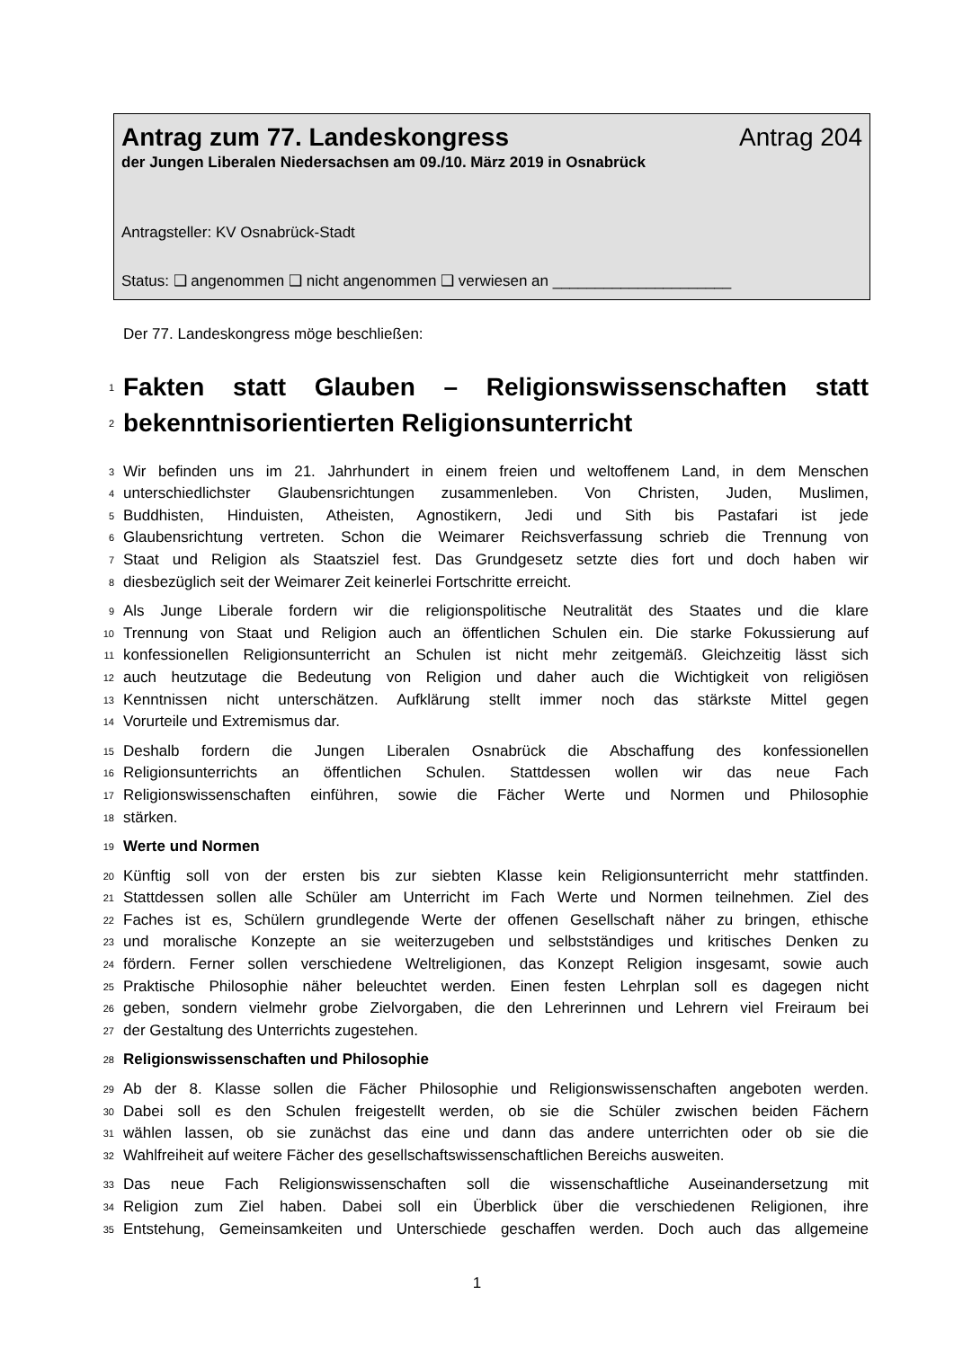Antrag zum 77. Landeskongress Antrag 204
der Jungen Liberalen Niedersachsen am 09./10. März 2019 in Osnabrück
Antragsteller: KV Osnabrück-Stadt
Status: ❑ angenommen ❑ nicht angenommen ❑ verwiesen an _____________________
Der 77. Landeskongress möge beschließen:
1 Fakten statt Glauben – Religionswissenschaften statt
2 bekenntnisorientierten Religionsunterricht
3 Wir befinden uns im 21. Jahrhundert in einem freien und weltoffenem Land, in dem Menschen
4 unterschiedlichster Glaubensrichtungen zusammenleben. Von Christen, Juden, Muslimen,
5 Buddhisten, Hinduisten, Atheisten, Agnostikern, Jedi und Sith bis Pastafari ist jede
6 Glaubensrichtung vertreten. Schon die Weimarer Reichsverfassung schrieb die Trennung von
7 Staat und Religion als Staatsziel fest. Das Grundgesetz setzte dies fort und doch haben wir
8 diesbezüglich seit der Weimarer Zeit keinerlei Fortschritte erreicht.
9 Als Junge Liberale fordern wir die religionspolitische Neutralität des Staates und die klare
10 Trennung von Staat und Religion auch an öffentlichen Schulen ein. Die starke Fokussierung auf
11 konfessionellen Religionsunterricht an Schulen ist nicht mehr zeitgemäß. Gleichzeitig lässt sich
12 auch heutzutage die Bedeutung von Religion und daher auch die Wichtigkeit von religiösen
13 Kenntnissen nicht unterschätzen. Aufklärung stellt immer noch das stärkste Mittel gegen
14 Vorurteile und Extremismus dar.
15 Deshalb fordern die Jungen Liberalen Osnabrück die Abschaffung des konfessionellen
16 Religionsunterrichts an öffentlichen Schulen. Stattdessen wollen wir das neue Fach
17 Religionswissenschaften einführen, sowie die Fächer Werte und Normen und Philosophie
18 stärken.
19 Werte und Normen
20 Künftig soll von der ersten bis zur siebten Klasse kein Religionsunterricht mehr stattfinden.
21 Stattdessen sollen alle Schüler am Unterricht im Fach Werte und Normen teilnehmen. Ziel des
22 Faches ist es, Schülern grundlegende Werte der offenen Gesellschaft näher zu bringen, ethische
23 und moralische Konzepte an sie weiterzugeben und selbstständiges und kritisches Denken zu
24 fördern. Ferner sollen verschiedene Weltreligionen, das Konzept Religion insgesamt, sowie auch
25 Praktische Philosophie näher beleuchtet werden. Einen festen Lehrplan soll es dagegen nicht
26 geben, sondern vielmehr grobe Zielvorgaben, die den Lehrerinnen und Lehrern viel Freiraum bei
27 der Gestaltung des Unterrichts zugestehen.
28 Religionswissenschaften und Philosophie
29 Ab der 8. Klasse sollen die Fächer Philosophie und Religionswissenschaften angeboten werden.
30 Dabei soll es den Schulen freigestellt werden, ob sie die Schüler zwischen beiden Fächern
31 wählen lassen, ob sie zunächst das eine und dann das andere unterrichten oder ob sie die
32 Wahlfreiheit auf weitere Fächer des gesellschaftswissenschaftlichen Bereichs ausweiten.
33 Das neue Fach Religionswissenschaften soll die wissenschaftliche Auseinandersetzung mit
34 Religion zum Ziel haben. Dabei soll ein Überblick über die verschiedenen Religionen, ihre
35 Entstehung, Gemeinsamkeiten und Unterschiede geschaffen werden. Doch auch das allgemeine
1